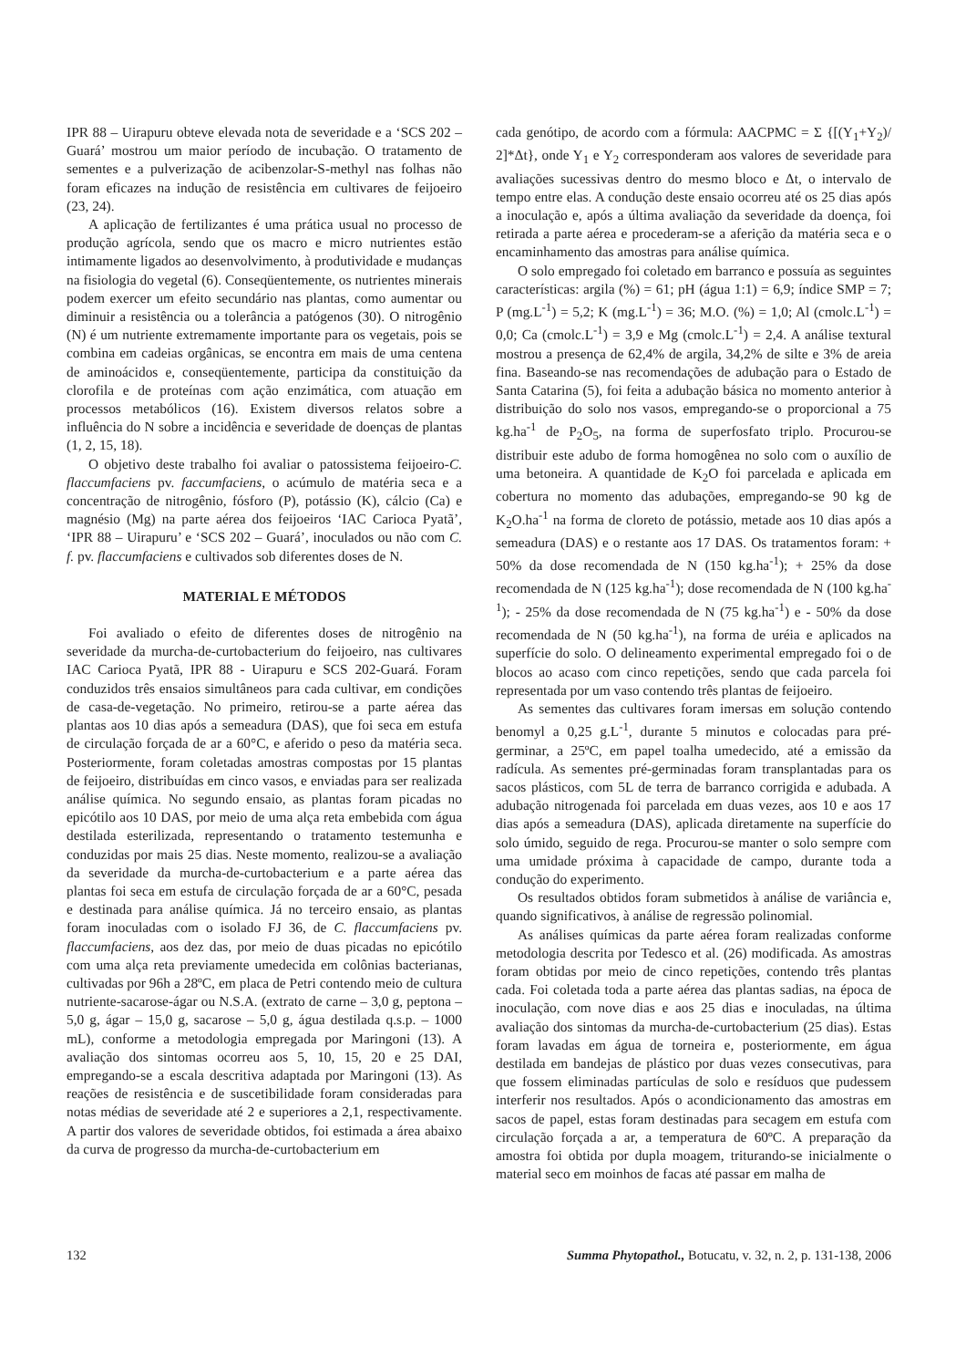IPR 88 – Uirapuru obteve elevada nota de severidade e a ‘SCS 202 – Guará’ mostrou um maior período de incubação. O tratamento de sementes e a pulverização de acibenzolar-S-methyl nas folhas não foram eficazes na indução de resistência em cultivares de feijoeiro (23, 24).
A aplicação de fertilizantes é uma prática usual no processo de produção agrícola, sendo que os macro e micro nutrientes estão intimamente ligados ao desenvolvimento, à produtividade e mudanças na fisiologia do vegetal (6). Conseqüentemente, os nutrientes minerais podem exercer um efeito secundário nas plantas, como aumentar ou diminuir a resistência ou a tolerância a patógenos (30). O nitrogênio (N) é um nutriente extremamente importante para os vegetais, pois se combina em cadeias orgânicas, se encontra em mais de uma centena de aminoácidos e, conseqüentemente, participa da constituição da clorofila e de proteínas com ação enzimática, com atuação em processos metabólicos (16). Existem diversos relatos sobre a influência do N sobre a incidência e severidade de doenças de plantas (1, 2, 15, 18).
O objetivo deste trabalho foi avaliar o patossistema feijoeiro-C. flaccumfaciens pv. faccumfaciens, o acúmulo de matéria seca e a concentração de nitrogênio, fósforo (P), potássio (K), cálcio (Ca) e magnésio (Mg) na parte aérea dos feijoeiros ‘IAC Carioca Pyatã’, ‘IPR 88 – Uirapuru’ e ‘SCS 202 – Guará’, inoculados ou não com C. f. pv. flaccumfaciens e cultivados sob diferentes doses de N.
MATERIAL E MÉTODOS
Foi avaliado o efeito de diferentes doses de nitrogênio na severidade da murcha-de-curtobacterium do feijoeiro, nas cultivares IAC Carioca Pyatã, IPR 88 - Uirapuru e SCS 202-Guará. Foram conduzidos três ensaios simultâneos para cada cultivar, em condições de casa-de-vegetação. No primeiro, retirou-se a parte aérea das plantas aos 10 dias após a semeadura (DAS), que foi seca em estufa de circulação forçada de ar a 60°C, e aferido o peso da matéria seca. Posteriormente, foram coletadas amostras compostas por 15 plantas de feijoeiro, distribuídas em cinco vasos, e enviadas para ser realizada análise química. No segundo ensaio, as plantas foram picadas no epicótilo aos 10 DAS, por meio de uma alça reta embebida com água destilada esterilizada, representando o tratamento testemunha e conduzidas por mais 25 dias. Neste momento, realizou-se a avaliação da severidade da murcha-de-curtobacterium e a parte aérea das plantas foi seca em estufa de circulação forçada de ar a 60°C, pesada e destinada para análise química. Já no terceiro ensaio, as plantas foram inoculadas com o isolado FJ 36, de C. flaccumfaciens pv. flaccumfaciens, aos dez das, por meio de duas picadas no epicótilo com uma alça reta previamente umedecida em colônias bacterianas, cultivadas por 96h a 28ºC, em placa de Petri contendo meio de cultura nutriente-sacarose-ágar ou N.S.A. (extrato de carne – 3,0 g, peptona – 5,0 g, ágar – 15,0 g, sacarose – 5,0 g, água destilada q.s.p. – 1000 mL), conforme a metodologia empregada por Maringoni (13). A avaliação dos sintomas ocorreu aos 5, 10, 15, 20 e 25 DAI, empregando-se a escala descritiva adaptada por Maringoni (13). As reações de resistência e de suscetibilidade foram consideradas para notas médias de severidade até 2 e superiores a 2,1, respectivamente. A partir dos valores de severidade obtidos, foi estimada a área abaixo da curva de progresso da murcha-de-curtobacterium em
cada genótipo, de acordo com a fórmula: AACPMC = Σ {[(Y<sub>1</sub>+Y<sub>2</sub>)/ 2]*Δt}, onde Y<sub>1</sub> e Y<sub>2</sub> corresponderam aos valores de severidade para avaliações sucessivas dentro do mesmo bloco e Δt, o intervalo de tempo entre elas. A condução deste ensaio ocorreu até os 25 dias após a inoculação e, após a última avaliação da severidade da doença, foi retirada a parte aérea e procederam-se a aferição da matéria seca e o encaminhamento das amostras para análise química.
O solo empregado foi coletado em barranco e possuía as seguintes características: argila (%) = 61; pH (água 1:1) = 6,9; índice SMP = 7; P (mg.L<sup>-1</sup>) = 5,2; K (mg.L<sup>-1</sup>) = 36; M.O. (%) = 1,0; Al (cmolc.L<sup>-1</sup>) = 0,0; Ca (cmolc.L<sup>-1</sup>) = 3,9 e Mg (cmolc.L<sup>-1</sup>) = 2,4. A análise textural mostrou a presença de 62,4% de argila, 34,2% de silte e 3% de areia fina. Baseando-se nas recomendações de adubação para o Estado de Santa Catarina (5), foi feita a adubação básica no momento anterior à distribuição do solo nos vasos, empregando-se o proporcional a 75 kg.ha<sup>-1</sup> de P<sub>2</sub>O<sub>5</sub>, na forma de superfosfato triplo. Procurou-se distribuir este adubo de forma homogênea no solo com o auxílio de uma betoneira. A quantidade de K<sub>2</sub>O foi parcelada e aplicada em cobertura no momento das adubações, empregando-se 90 kg de K<sub>2</sub>O.ha<sup>-1</sup> na forma de cloreto de potássio, metade aos 10 dias após a semeadura (DAS) e o restante aos 17 DAS. Os tratamentos foram: + 50% da dose recomendada de N (150 kg.ha<sup>-1</sup>); + 25% da dose recomendada de N (125 kg.ha<sup>-1</sup>); dose recomendada de N (100 kg.ha<sup>-1</sup>); - 25% da dose recomendada de N (75 kg.ha<sup>-1</sup>) e - 50% da dose recomendada de N (50 kg.ha<sup>-1</sup>), na forma de uréia e aplicados na superfície do solo. O delineamento experimental empregado foi o de blocos ao acaso com cinco repetições, sendo que cada parcela foi representada por um vaso contendo três plantas de feijoeiro.
As sementes das cultivares foram imersas em solução contendo benomyl a 0,25 g.L<sup>-1</sup>, durante 5 minutos e colocadas para pré-germinar, a 25ºC, em papel toalha umedecido, até a emissão da radícula. As sementes pré-germinadas foram transplantadas para os sacos plásticos, com 5L de terra de barranco corrigida e adubada. A adubação nitrogenada foi parcelada em duas vezes, aos 10 e aos 17 dias após a semeadura (DAS), aplicada diretamente na superfície do solo úmido, seguido de rega. Procurou-se manter o solo sempre com uma umidade próxima à capacidade de campo, durante toda a condução do experimento.
Os resultados obtidos foram submetidos à análise de variância e, quando significativos, à análise de regressão polinomial.
As análises químicas da parte aérea foram realizadas conforme metodologia descrita por Tedesco et al. (26) modificada. As amostras foram obtidas por meio de cinco repetições, contendo três plantas cada. Foi coletada toda a parte aérea das plantas sadias, na época de inoculação, com nove dias e aos 25 dias e inoculadas, na última avaliação dos sintomas da murcha-de-curtobacterium (25 dias). Estas foram lavadas em água de torneira e, posteriormente, em água destilada em bandejas de plástico por duas vezes consecutivas, para que fossem eliminadas partículas de solo e resíduos que pudessem interferir nos resultados. Após o acondicionamento das amostras em sacos de papel, estas foram destinadas para secagem em estufa com circulação forçada a ar, a temperatura de 60ºC. A preparação da amostra foi obtida por dupla moagem, triturando-se inicialmente o material seco em moinhos de facas até passar em malha de
132 Summa Phytopathol., Botucatu, v. 32, n. 2, p. 131-138, 2006